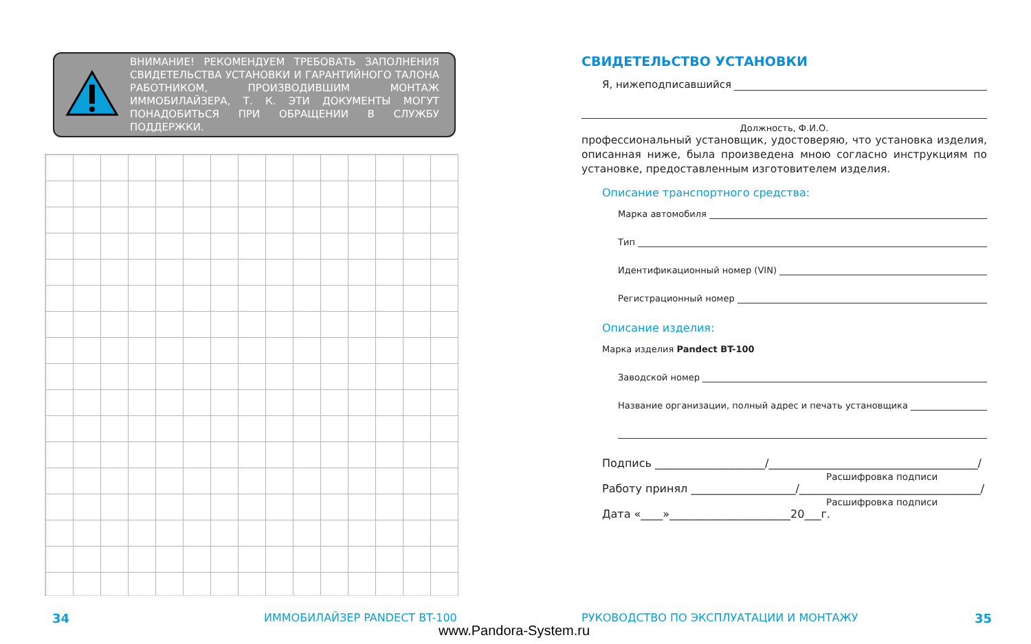ВНИМАНИЕ! РЕКОМЕНДУЕМ ТРЕБОВАТЬ ЗАПОЛНЕНИЯ СВИДЕТЕЛЬСТВА УСТАНОВКИ И ГАРАНТИЙНОГО ТАЛОНА РАБОТНИКОМ, ПРОИЗВОДИВШИМ МОНТАЖ ИММОБИЛАЙЗЕРА, Т. К. ЭТИ ДОКУМЕНТЫ МОГУТ ПОНАДОБИТЬСЯ ПРИ ОБРАЩЕНИИ В СЛУЖБУ ПОДДЕРЖКИ.
СВИДЕТЕЛЬСТВО УСТАНОВКИ
Я, нижеподписавшийся
Должность, Ф.И.О.
профессиональный установщик, удостоверяю, что установка изделия, описанная ниже, была произведена мною согласно инструкциям по установке, предоставленным изготовителем изделия.
Описание транспортного средства:
Марка автомобиля
Тип
Идентификационный номер (VIN)
Регистрационный номер
Описание изделия:
Марка изделия Pandect BT-100
Заводской номер
Название организации, полный адрес и печать установщика
Подпись ____________________/______________________________________/
Расшифровка подписи
Работу принял ___________________/_________________________________/
Расшифровка подписи
Дата «____»______________________20___г.
34 ИММОБИЛАЙЗЕР PANDECT BT-100
РУКОВОДСТВО ПО ЭКСПЛУАТАЦИИ И МОНТАЖУ
35
www.Pandora-System.ru